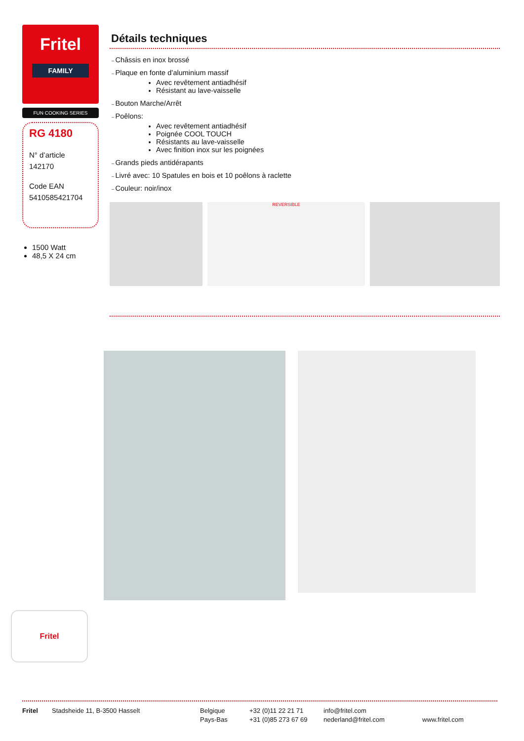Fritel
FAMILY
FUN COOKING SERIES
RG 4180
N° d’article
142170
Code EAN
5410585421704
1500 Watt
48,5 X 24 cm
Détails techniques
Châssis en inox brossé
Plaque en fonte d’aluminium massif
Avec revêtement antiadhésif
Résistant au lave-vaisselle
Bouton Marche/Arrêt
Poêlons:
Avec revêtement antiadhésif
Poignée COOL TOUCH
Résistants au lave-vaisselle
Avec finition inox sur les poignées
Grands pieds antidérapants
Livré avec: 10 Spatules en bois et 10 poêlons à raclette
Couleur: noir/inox
REVERSIBLE
Fritel
Fritel Stadsheide 11, B-3500 Hasselt Belgique
Pays-Bas
+32 (0)11 22 21 71
+31 (0)85 273 67 69
info@fritel.com
nederland@fritel.com
www.fritel.com